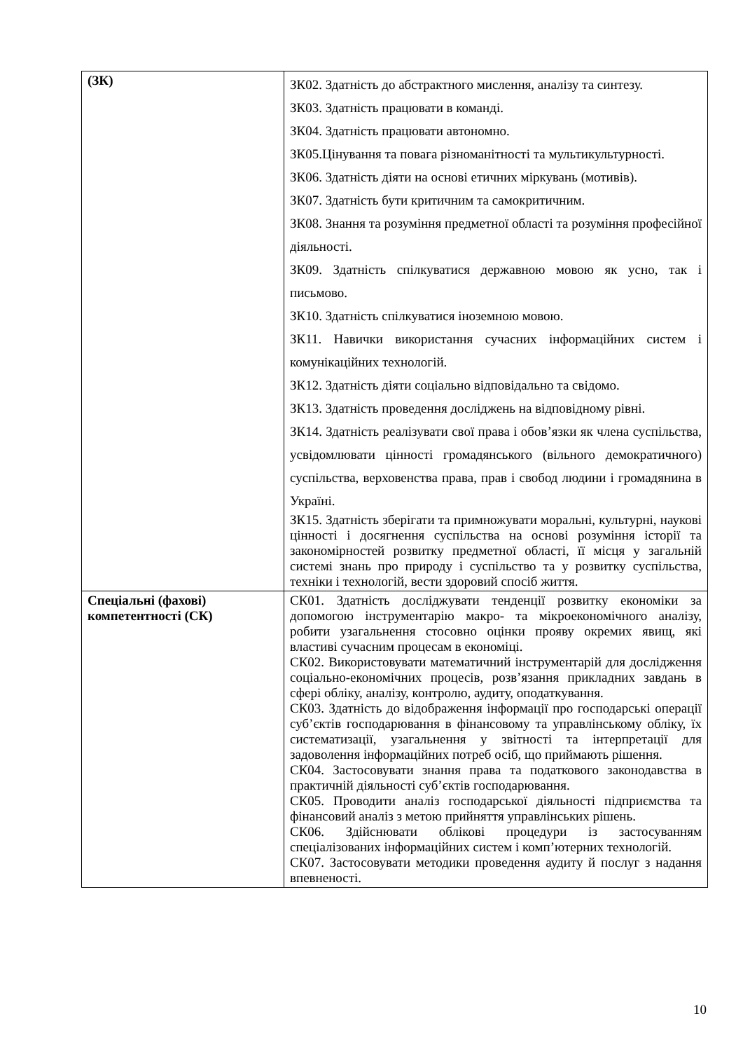| (ЗК) | ЗК02. Здатність до абстрактного мислення, аналізу та синтезу. ЗК03. Здатність працювати в команді. ЗК04. Здатність працювати автономно. ЗК05.Цінування та повага різноманітності та мультикультурності. ЗК06. Здатність діяти на основі етичних міркувань (мотивів). ЗК07. Здатність бути критичним та самокритичним. ЗК08. Знання та розуміння предметної області та розуміння професійної діяльності. ЗК09. Здатність спілкуватися державною мовою як усно, так і письмово. ЗК10. Здатність спілкуватися іноземною мовою. ЗК11. Навички використання сучасних інформаційних систем і комунікаційних технологій. ЗК12. Здатність діяти соціально відповідально та свідомо. ЗК13. Здатність проведення досліджень на відповідному рівні. ЗК14. Здатність реалізувати свої права і обов’язки як члена суспільства, усвідомлювати цінності громадянського (вільного демократичного) суспільства, верховенства права, прав і свобод людини і громадянина в Україні. ЗК15. Здатність зберігати та примножувати моральні, культурні, наукові цінності і досягнення суспільства на основі розуміння історії та закономірностей розвитку предметної області, її місця у загальній системі знань про природу і суспільство та у розвитку суспільства, техніки і технологій, вести здоровий спосіб життя. |
| Спеціальні (фахові) компетентності (СК) | СК01. Здатність досліджувати тенденції розвитку економіки за допомогою інструментарію макро- та мікроекономічного аналізу, робити узагальнення стосовно оцінки прояву окремих явищ, які властиві сучасним процесам в економіці. СК02. Використовувати математичний інструментарій для дослідження соціально-економічних процесів, розв’язання прикладних завдань в сфері обліку, аналізу, контролю, аудиту, оподаткування. СК03. Здатність до відображення інформації про господарські операції суб’єктів господарювання в фінансовому та управлінському обліку, їх систематизації, узагальнення у звітності та інтерпретації для задоволення інформаційних потреб осіб, що приймають рішення. СК04. Застосовувати знання права та податкового законодавства в практичній діяльності суб’єктів господарювання. СК05. Проводити аналіз господарської діяльності підприємства та фінансовий аналіз з метою прийняття управлінських рішень. СК06. Здійснювати облікові процедури із застосуванням спеціалізованих інформаційних систем і комп’ютерних технологій. СК07. Застосовувати методики проведення аудиту й послуг з надання впевненості. |
10